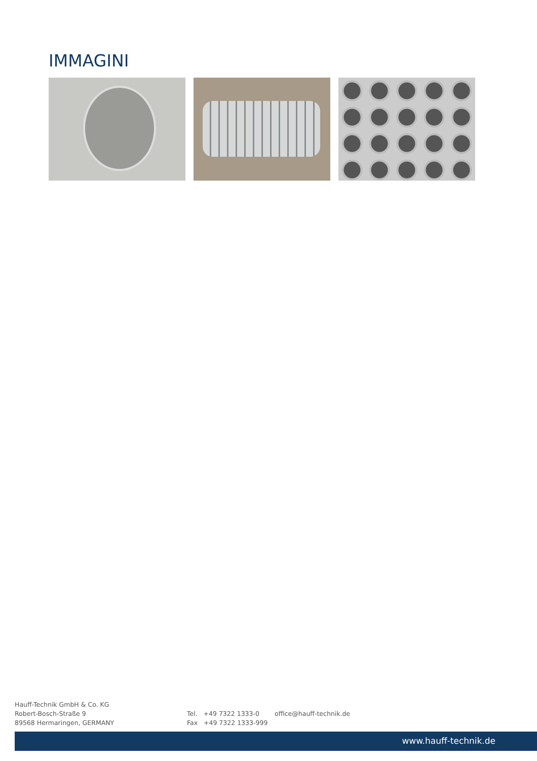IMMAGINI
Hauff-Technik GmbH & Co. KG
Robert-Bosch-Straße 9
89568 Hermaringen, GERMANY
Tel. +49 7322 1333-0
Fax +49 7322 1333-999
office@hauff-technik.de
www.hauff-technik.de